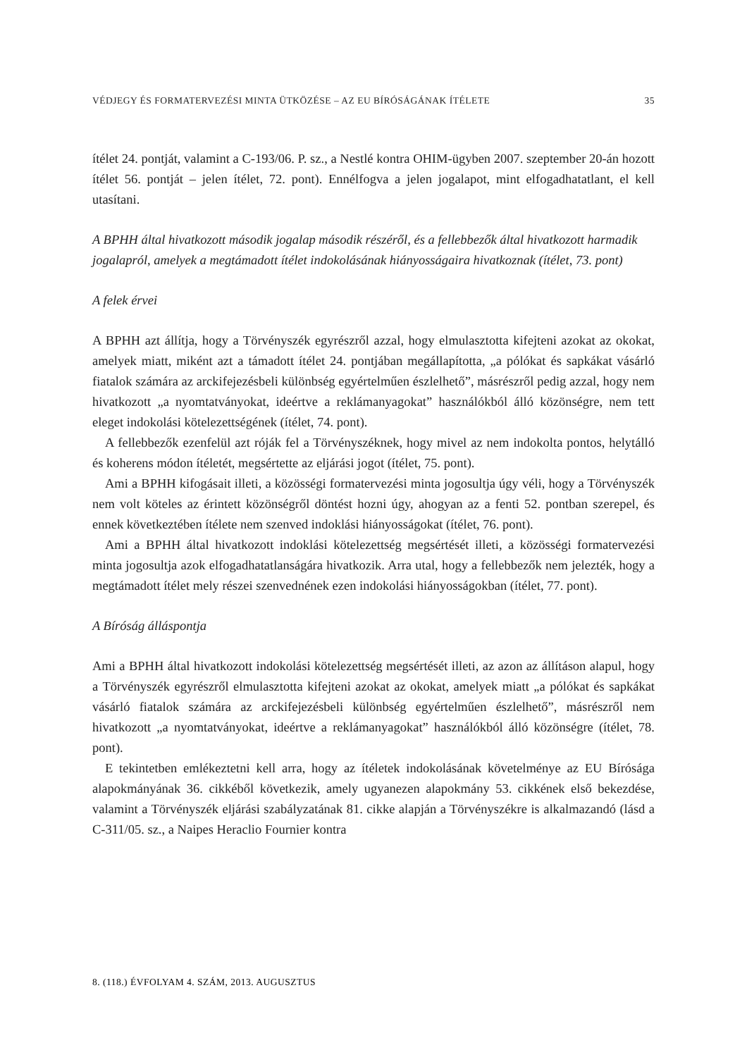VÉDJEGY ÉS FORMATERVEZÉSI MINTA ÜTKÖZÉSE – AZ EU BÍRÓSÁGÁNAK ÍTÉLETE 35
ítélet 24. pontját, valamint a C-193/06. P. sz., a Nestlé kontra OHIM-ügyben 2007. szeptember 20-án hozott ítélet 56. pontját – jelen ítélet, 72. pont). Ennélfogva a jelen jogalapot, mint elfogadhatatlant, el kell utasítani.
A BPHH által hivatkozott második jogalap második részéről, és a fellebbezők által hivatkozott harmadik jogalapról, amelyek a megtámadott ítélet indokolásának hiányosságaira hivatkoznak (ítélet, 73. pont)
A felek érvei
A BPHH azt állítja, hogy a Törvényszék egyrészről azzal, hogy elmulasztotta kifejteni azokat az okokat, amelyek miatt, miként azt a támadott ítélet 24. pontjában megállapította, „a pólókat és sapkákat vásárló fiatalok számára az arckifejezésbeli különbség egyértelműen észlelhető”, másrészről pedig azzal, hogy nem hivatkozott „a nyomtatványokat, ideértve a reklámanyagokat” használókból álló közönségre, nem tett eleget indokolási kötelezettségének (ítélet, 74. pont).
A fellebbezők ezenfelül azt róják fel a Törvényszéknek, hogy mivel az nem indokolta pontos, helytálló és koherens módon ítéletét, megsértette az eljárási jogot (ítélet, 75. pont).
Ami a BPHH kifogásait illeti, a közösségi formatervezési minta jogosultja úgy véli, hogy a Törvényszék nem volt köteles az érintett közönségről döntést hozni úgy, ahogyan az a fenti 52. pontban szerepel, és ennek következtében ítélete nem szenved indoklási hiányosságokat (ítélet, 76. pont).
Ami a BPHH által hivatkozott indoklási kötelezettség megsértését illeti, a közösségi formatervezési minta jogosultja azok elfogadhatatlanságára hivatkozik. Arra utal, hogy a fellebbezők nem jelezték, hogy a megtámadott ítélet mely részei szenvednének ezen indokolási hiányosságokban (ítélet, 77. pont).
A Bíróság álláspontja
Ami a BPHH által hivatkozott indokolási kötelezettség megsértését illeti, az azon az állításon alapul, hogy a Törvényszék egyrészről elmulasztotta kifejteni azokat az okokat, amelyek miatt „a pólókat és sapkákat vásárló fiatalok számára az arckifejezésbeli különbség egyértelműen észlelhető”, másrészről nem hivatkozott „a nyomtatványokat, ideértve a reklámanyagokat” használókból álló közönségre (ítélet, 78. pont).
E tekintetben emlékeztetni kell arra, hogy az ítéletek indokolásának követelménye az EU Bírósága alapokmányának 36. cikkéből következik, amely ugyanezen alapokmány 53. cikkének első bekezdése, valamint a Törvényszék eljárási szabályzatának 81. cikke alapján a Törvényszékre is alkalmazandó (lásd a C-311/05. sz., a Naipes Heraclio Fournier kontra
8. (118.) ÉVFOLYAM 4. SZÁM, 2013. AUGUSZTUS